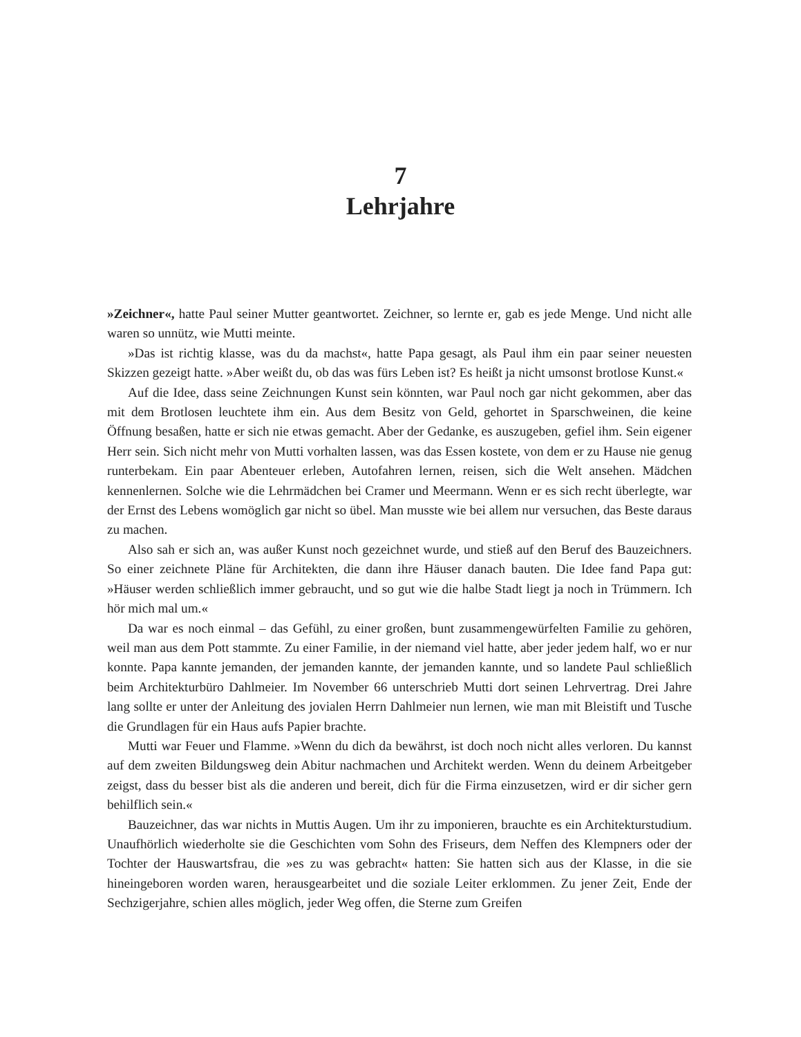7
Lehrjahre
»Zeichner«, hatte Paul seiner Mutter geantwortet. Zeichner, so lernte er, gab es jede Menge. Und nicht alle waren so unnütz, wie Mutti meinte.
»Das ist richtig klasse, was du da machst«, hatte Papa gesagt, als Paul ihm ein paar seiner neuesten Skizzen gezeigt hatte. »Aber weißt du, ob das was fürs Leben ist? Es heißt ja nicht umsonst brotlose Kunst.«
Auf die Idee, dass seine Zeichnungen Kunst sein könnten, war Paul noch gar nicht gekommen, aber das mit dem Brotlosen leuchtete ihm ein. Aus dem Besitz von Geld, gehortet in Sparschweinen, die keine Öffnung besaßen, hatte er sich nie etwas gemacht. Aber der Gedanke, es auszugeben, gefiel ihm. Sein eigener Herr sein. Sich nicht mehr von Mutti vorhalten lassen, was das Essen kostete, von dem er zu Hause nie genug runterbekam. Ein paar Abenteuer erleben, Autofahren lernen, reisen, sich die Welt ansehen. Mädchen kennenlernen. Solche wie die Lehrmädchen bei Cramer und Meermann. Wenn er es sich recht überlegte, war der Ernst des Lebens womöglich gar nicht so übel. Man musste wie bei allem nur versuchen, das Beste daraus zu machen.
Also sah er sich an, was außer Kunst noch gezeichnet wurde, und stieß auf den Beruf des Bauzeichners. So einer zeichnete Pläne für Architekten, die dann ihre Häuser danach bauten. Die Idee fand Papa gut: »Häuser werden schließlich immer gebraucht, und so gut wie die halbe Stadt liegt ja noch in Trümmern. Ich hör mich mal um.«
Da war es noch einmal – das Gefühl, zu einer großen, bunt zusammengewürfelten Familie zu gehören, weil man aus dem Pott stammte. Zu einer Familie, in der niemand viel hatte, aber jeder jedem half, wo er nur konnte. Papa kannte jemanden, der jemanden kannte, der jemanden kannte, und so landete Paul schließlich beim Architekturbüro Dahlmeier. Im November 66 unterschrieb Mutti dort seinen Lehrvertrag. Drei Jahre lang sollte er unter der Anleitung des jovialen Herrn Dahlmeier nun lernen, wie man mit Bleistift und Tusche die Grundlagen für ein Haus aufs Papier brachte.
Mutti war Feuer und Flamme. »Wenn du dich da bewährst, ist doch noch nicht alles verloren. Du kannst auf dem zweiten Bildungsweg dein Abitur nachmachen und Architekt werden. Wenn du deinem Arbeitgeber zeigst, dass du besser bist als die anderen und bereit, dich für die Firma einzusetzen, wird er dir sicher gern behilflich sein.«
Bauzeichner, das war nichts in Muttis Augen. Um ihr zu imponieren, brauchte es ein Architekturstudium. Unaufhörlich wiederholte sie die Geschichten vom Sohn des Friseurs, dem Neffen des Klempners oder der Tochter der Hauswartsfrau, die »es zu was gebracht« hatten: Sie hatten sich aus der Klasse, in die sie hineingeboren worden waren, herausgearbeitet und die soziale Leiter erklommen. Zu jener Zeit, Ende der Sechzigerjahre, schien alles möglich, jeder Weg offen, die Sterne zum Greifen